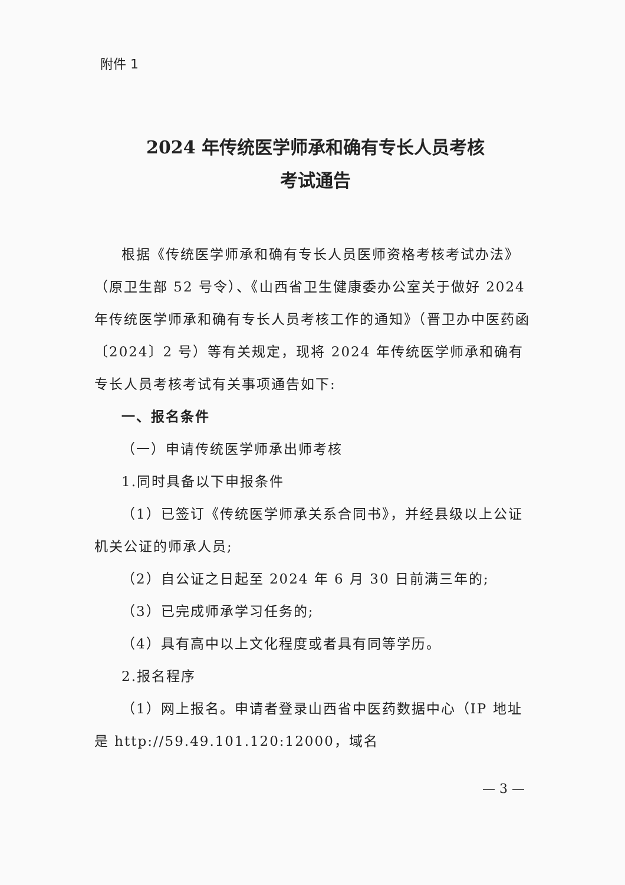附件 1
2024 年传统医学师承和确有专长人员考核
考试通告
根据《传统医学师承和确有专长人员医师资格考核考试办法》（原卫生部 52 号令）、《山西省卫生健康委办公室关于做好 2024 年传统医学师承和确有专长人员考核工作的通知》（晋卫办中医药函〔2024〕2 号）等有关规定，现将 2024 年传统医学师承和确有专长人员考核考试有关事项通告如下:
一、报名条件
（一）申请传统医学师承出师考核
1.同时具备以下申报条件
（1）已签订《传统医学师承关系合同书》，并经县级以上公证机关公证的师承人员;
（2）自公证之日起至 2024 年 6 月 30 日前满三年的;
（3）已完成师承学习任务的;
（4）具有高中以上文化程度或者具有同等学历。
2.报名程序
（1）网上报名。申请者登录山西省中医药数据中心（IP 地址是 http://59.49.101.120:12000，域名
— 3 —